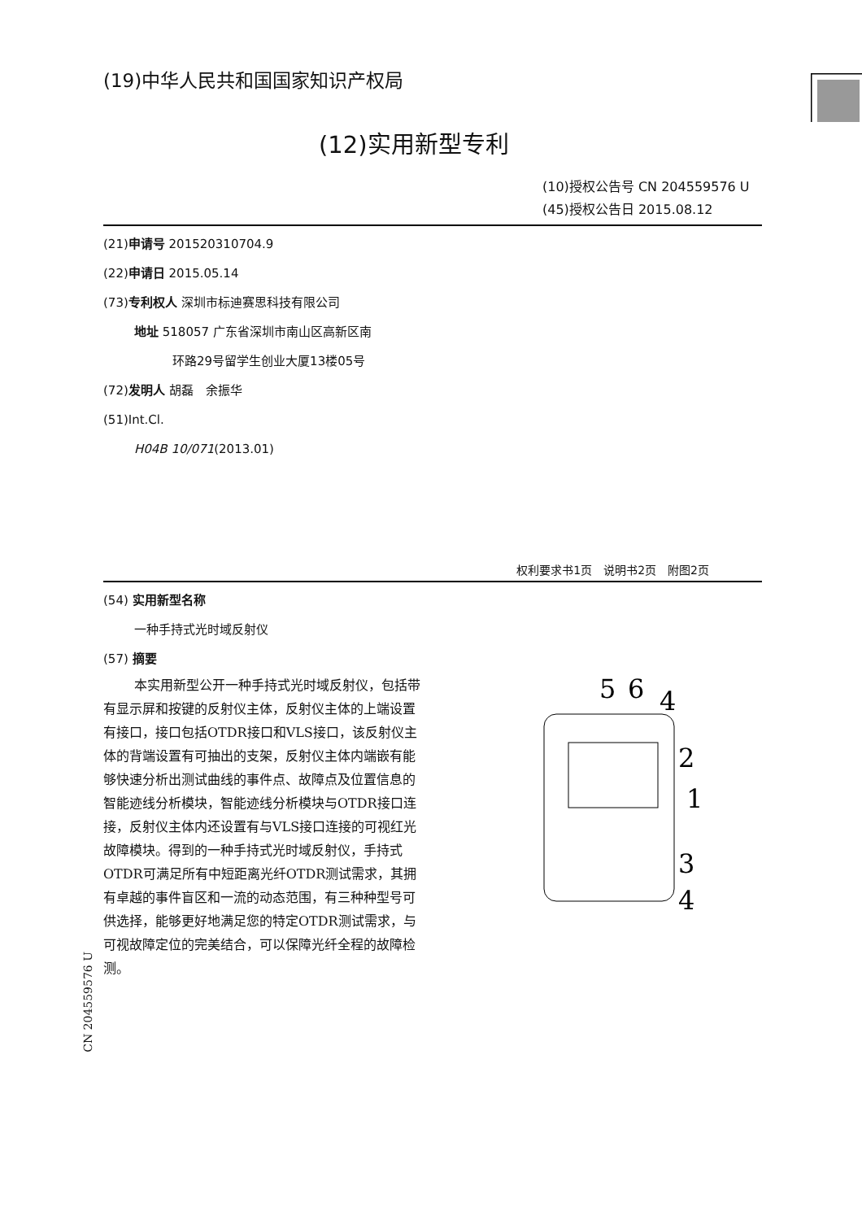(19)中华人民共和国国家知识产权局
(12)实用新型专利
(10)授权公告号 CN 204559576 U
(45)授权公告日 2015.08.12
(21)申请号 201520310704.9
(22)申请日 2015.05.14
(73)专利权人 深圳市标迪赛思科技有限公司
地址 518057 广东省深圳市南山区高新区南
环路29号留学生创业大厦13楼05号
(72)发明人 胡磊　余振华
(51)Int.Cl.
H04B 10/071(2013.01)
权利要求书1页　说明书2页　附图2页
(54) 实用新型名称
一种手持式光时域反射仪
(57) 摘要
本实用新型公开一种手持式光时域反射仪，包括带有显示屏和按键的反射仪主体，反射仪主体的上端设置有接口，接口包括OTDR接口和VLS接口，该反射仪主体的背端设置有可抽出的支架，反射仪主体内端嵌有能够快速分析出测试曲线的事件点、故障点及位置信息的智能迹线分析模块，智能迹线分析模块与OTDR接口连接，反射仪主体内还设置有与VLS接口连接的可视红光故障模块。得到的一种手持式光时域反射仪，手持式OTDR可满足所有中短距离光纤OTDR测试需求，其拥有卓越的事件盲区和一流的动态范围，有三种种型号可供选择，能够更好地满足您的特定OTDR测试需求，与可视故障定位的完美结合，可以保障光纤全程的故障检测。
5
6
4
2
1
3
4
CN 204559576 U